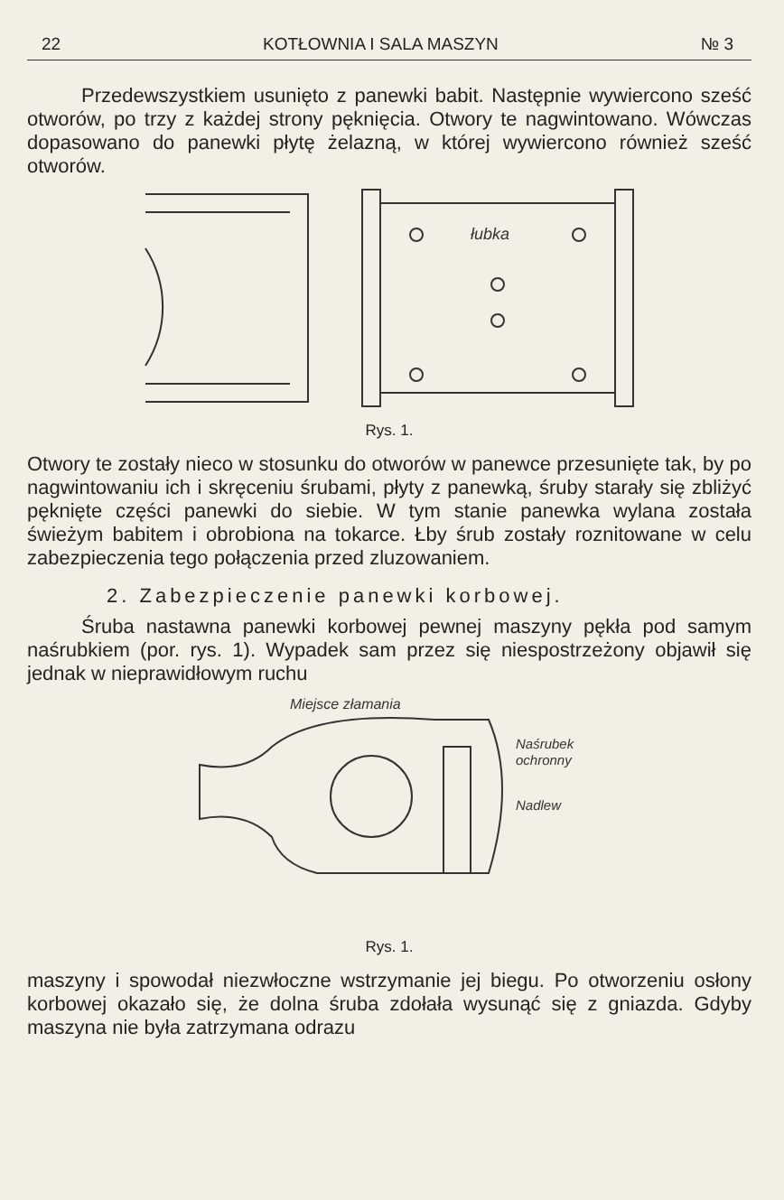22 KOTŁOWNIA I SALA MASZYN № 3
Przedewszystkiem usunięto z panewki babit. Następnie wywiercono sześć otworów, po trzy z każdej strony pęknięcia. Otwory te nagwintowano. Wówczas dopasowano do panewki płytę żelazną, w której wywiercono również sześć otworów.
łubka
Rys. 1.
Otwory te zostały nieco w stosunku do otworów w panewce przesunięte tak, by po nagwintowaniu ich i skręceniu śrubami, płyty z panewką, śruby starały się zbliżyć pęknięte części panewki do siebie. W tym stanie panewka wylana została świeżym babitem i obrobiona na tokarce. Łby śrub zostały roznitowane w celu zabezpieczenia tego połączenia przed zluzowaniem.
2. Zabezpieczenie panewki korbowej.
Śruba nastawna panewki korbowej pewnej maszyny pękła pod samym naśrubkiem (por. rys. 1). Wypadek sam przez się niespostrzeżony objawił się jednak w nieprawidłowym ruchu
Miejsce złamania
Naśrubek
ochronny
Nadlew
Rys. 1.
maszyny i spowodał niezwłoczne wstrzymanie jej biegu. Po otworzeniu osłony korbowej okazało się, że dolna śruba zdołała wysunąć się z gniazda. Gdyby maszyna nie była zatrzymana odrazu